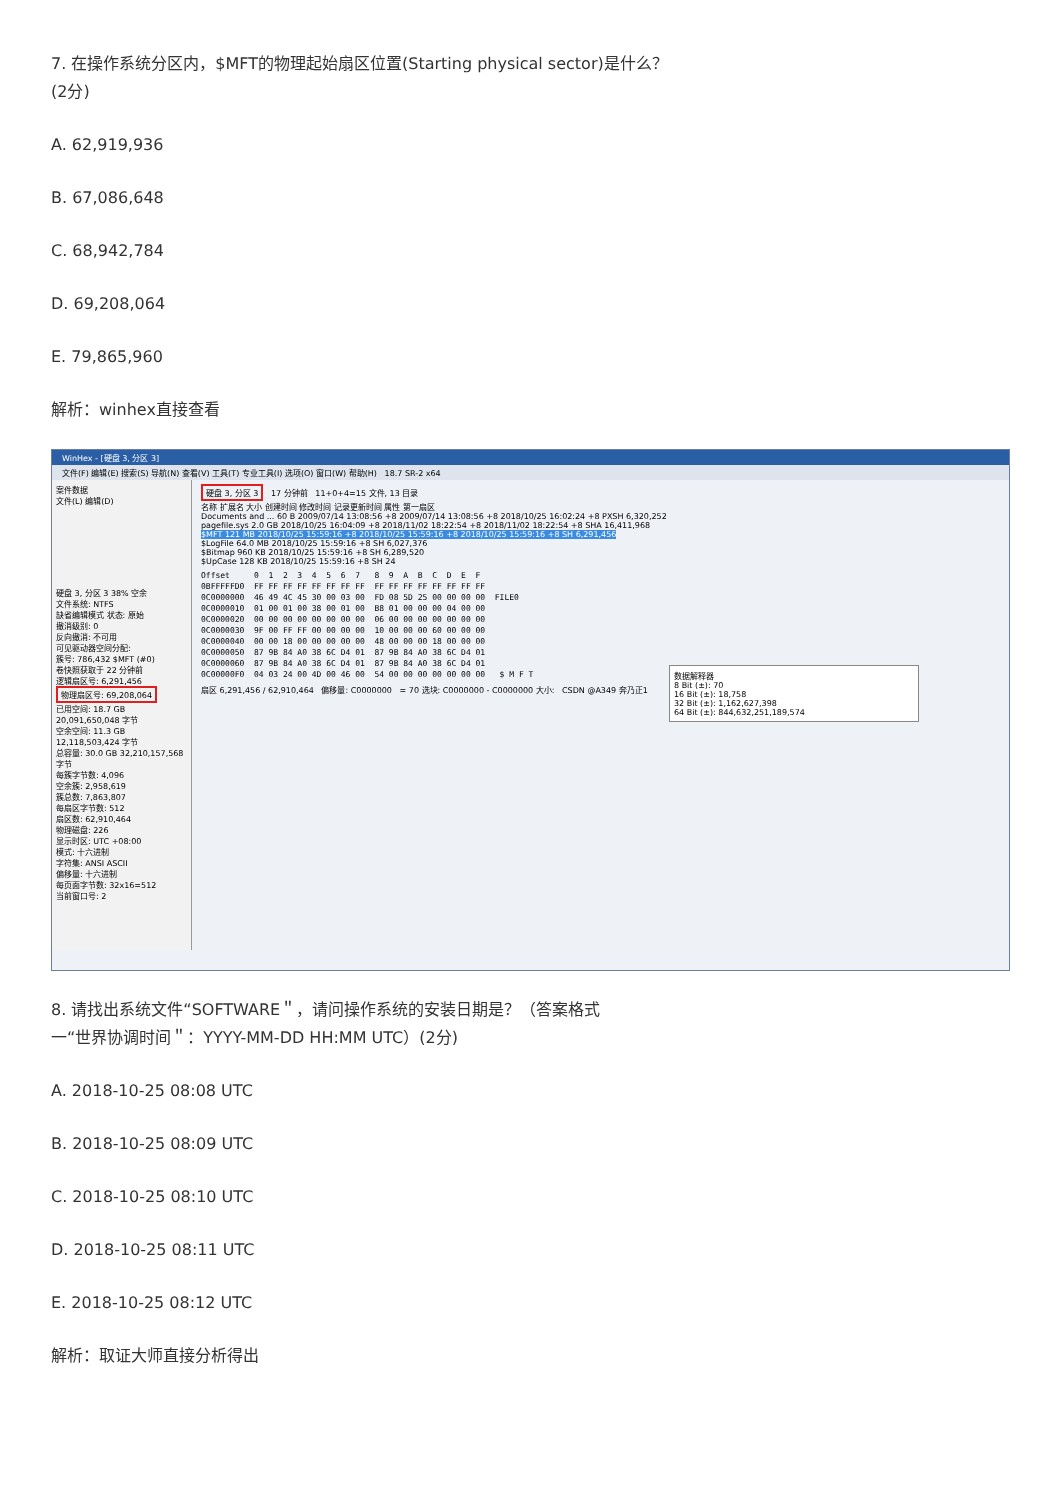7. 在操作系统分区内，$MFT的物理起始扇区位置(Starting physical sector)是什么？
(2分)
A. 62,919,936
B. 67,086,648
C. 68,942,784
D. 69,208,064
E. 79,865,960
解析：winhex直接查看
WinHex - [硬盘 3, 分区 3]
文件(F) 编辑(E) 搜索(S) 导航(N) 查看(V) 工具(T) 专业工具(I) 选项(O) 窗口(W) 帮助(H) 18.7 SR-2 x64
案件数据
文件(L) 编辑(D)
硬盘 3, 分区 3 38% 空余
文件系统: NTFS
缺省编辑模式 状态: 原始
撤消级别: 0
反向撤消: 不可用
可见驱动器空间分配:
簇号: 786,432 $MFT (#0)
卷快照获取于 22 分钟前
逻辑扇区号: 6,291,456
物理扇区号: 69,208,064
已用空间: 18.7 GB 20,091,650,048 字节
空余空间: 11.3 GB 12,118,503,424 字节
总容量: 30.0 GB 32,210,157,568 字节
每簇字节数: 4,096
空余簇: 2,958,619
簇总数: 7,863,807
每扇区字节数: 512
扇区数: 62,910,464
物理磁盘: 226
显示时区: UTC +08:00
模式: 十六进制
字符集: ANSI ASCII
偏移量: 十六进制
每页面字节数: 32x16=512
当前窗口号: 2
硬盘 3, 分区 3 17 分钟前 11+0+4=15 文件, 13 目录
名称 扩展名 大小 创建时间 修改时间 记录更新时间 属性 第一扇区
Documents and ... 60 B 2009/07/14 13:08:56 +8 2009/07/14 13:08:56 +8 2018/10/25 16:02:24 +8 PXSH 6,320,252
pagefile.sys 2.0 GB 2018/10/25 16:04:09 +8 2018/11/02 18:22:54 +8 2018/11/02 18:22:54 +8 SHA 16,411,968
$MFT 121 MB 2018/10/25 15:59:16 +8 2018/10/25 15:59:16 +8 2018/10/25 15:59:16 +8 SH 6,291,456
$LogFile 64.0 MB 2018/10/25 15:59:16 +8 SH 6,027,376
$Bitmap 960 KB 2018/10/25 15:59:16 +8 SH 6,289,520
$UpCase 128 KB 2018/10/25 15:59:16 +8 SH 24
Offset     0  1  2  3  4  5  6  7   8  9  A  B  C  D  E  F
0BFFFFFD0  FF FF FF FF FF FF FF FF  FF FF FF FF FF FF FF FF
0C0000000  46 49 4C 45 30 00 03 00  FD 08 5D 25 00 00 00 00  FILE0
0C0000010  01 00 01 00 38 00 01 00  B8 01 00 00 00 04 00 00
0C0000020  00 00 00 00 00 00 00 00  06 00 00 00 00 00 00 00
0C0000030  9F 00 FF FF 00 00 00 00  10 00 00 00 60 00 00 00
0C0000040  00 00 18 00 00 00 00 00  48 00 00 00 18 00 00 00
0C0000050  87 9B 84 A0 38 6C D4 01  87 9B 84 A0 38 6C D4 01
0C0000060  87 9B 84 A0 38 6C D4 01  87 9B 84 A0 38 6C D4 01
0C00000F0  04 03 24 00 4D 00 46 00  54 00 00 00 00 00 00 00   $ M F T
扇区 6,291,456 / 62,910,464 偏移量: C0000000 = 70 选块: C0000000 - C0000000 大小: CSDN @A349 奔乃正1
数据解释器
8 Bit (±): 70
16 Bit (±): 18,758
32 Bit (±): 1,162,627,398
64 Bit (±): 844,632,251,189,574
8. 请找出系统文件“SOFTWARE＂，请问操作系统的安装日期是？（答案格式
一“世界协调时间＂：YYYY-MM-DD HH:MM UTC）(2分)
A. 2018-10-25 08:08 UTC
B. 2018-10-25 08:09 UTC
C. 2018-10-25 08:10 UTC
D. 2018-10-25 08:11 UTC
E. 2018-10-25 08:12 UTC
解析：取证大师直接分析得出